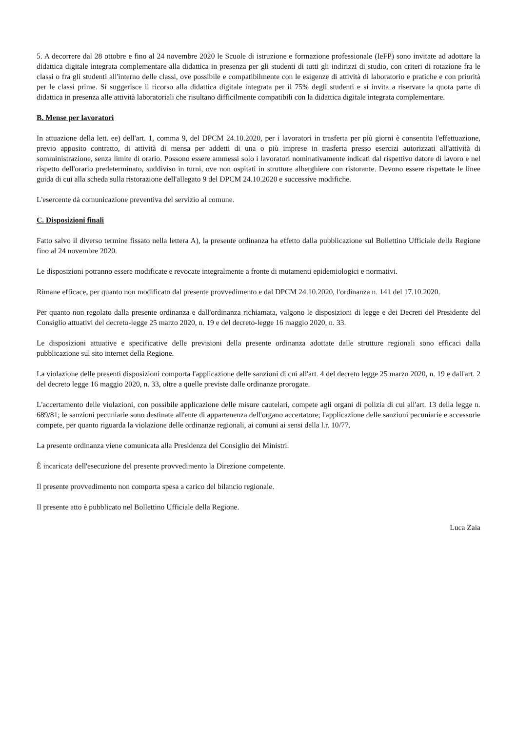5. A decorrere dal 28 ottobre e fino al 24 novembre 2020 le Scuole di istruzione e formazione professionale (IeFP) sono invitate ad adottare la didattica digitale integrata complementare alla didattica in presenza per gli studenti di tutti gli indirizzi di studio, con criteri di rotazione fra le classi o fra gli studenti all'interno delle classi, ove possibile e compatibilmente con le esigenze di attività di laboratorio e pratiche e con priorità per le classi prime. Si suggerisce il ricorso alla didattica digitale integrata per il 75% degli studenti e si invita a riservare la quota parte di didattica in presenza alle attività laboratoriali che risultano difficilmente compatibili con la didattica digitale integrata complementare.
B. Mense per lavoratori
In attuazione della lett. ee) dell'art. 1, comma 9, del DPCM 24.10.2020, per i lavoratori in trasferta per più giorni è consentita l'effettuazione, previo apposito contratto, di attività di mensa per addetti di una o più imprese in trasferta presso esercizi autorizzati all'attività di somministrazione, senza limite di orario. Possono essere ammessi solo i lavoratori nominativamente indicati dal rispettivo datore di lavoro e nel rispetto dell'orario predeterminato, suddiviso in turni, ove non ospitati in strutture alberghiere con ristorante. Devono essere rispettate le linee guida di cui alla scheda sulla ristorazione dell'allegato 9 del DPCM 24.10.2020 e successive modifiche.
L'esercente dà comunicazione preventiva del servizio al comune.
C. Disposizioni finali
Fatto salvo il diverso termine fissato nella lettera A), la presente ordinanza ha effetto dalla pubblicazione sul Bollettino Ufficiale della Regione fino al 24 novembre 2020.
Le disposizioni potranno essere modificate e revocate integralmente a fronte di mutamenti epidemiologici e normativi.
Rimane efficace, per quanto non modificato dal presente provvedimento e dal DPCM 24.10.2020, l'ordinanza n. 141 del 17.10.2020.
Per quanto non regolato dalla presente ordinanza e dall'ordinanza richiamata, valgono le disposizioni di legge e dei Decreti del Presidente del Consiglio attuativi del decreto-legge 25 marzo 2020, n. 19 e del decreto-legge 16 maggio 2020, n. 33.
Le disposizioni attuative e specificative delle previsioni della presente ordinanza adottate dalle strutture regionali sono efficaci dalla pubblicazione sul sito internet della Regione.
La violazione delle presenti disposizioni comporta l'applicazione delle sanzioni di cui all'art. 4 del decreto legge 25 marzo 2020, n. 19 e dall'art. 2 del decreto legge 16 maggio 2020, n. 33, oltre a quelle previste dalle ordinanze prorogate.
L'accertamento delle violazioni, con possibile applicazione delle misure cautelari, compete agli organi di polizia di cui all'art. 13 della legge n. 689/81; le sanzioni pecuniarie sono destinate all'ente di appartenenza dell'organo accertatore; l'applicazione delle sanzioni pecuniarie e accessorie compete, per quanto riguarda la violazione delle ordinanze regionali, ai comuni ai sensi della l.r. 10/77.
La presente ordinanza viene comunicata alla Presidenza del Consiglio dei Ministri.
È incaricata dell'esecuzione del presente provvedimento la Direzione competente.
Il presente provvedimento non comporta spesa a carico del bilancio regionale.
Il presente atto è pubblicato nel Bollettino Ufficiale della Regione.
Luca Zaia